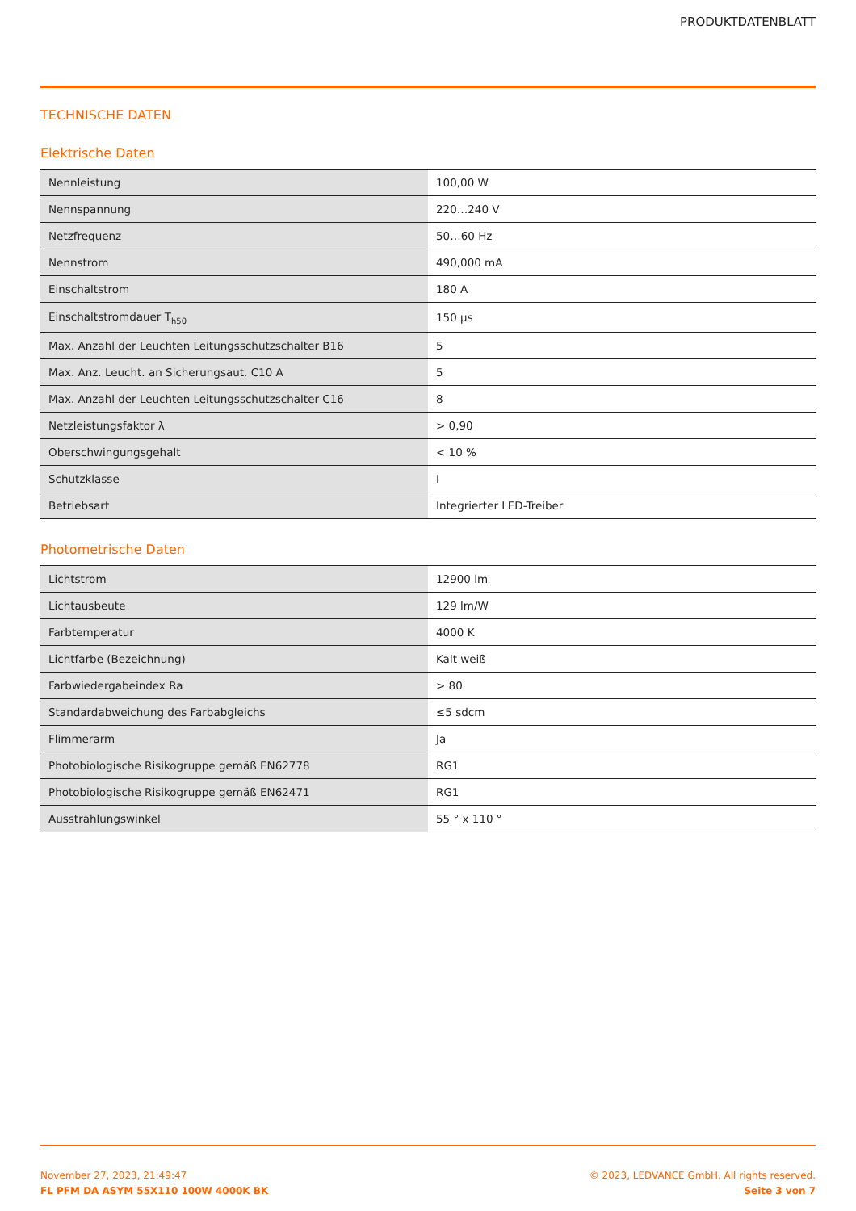PRODUKTDATENBLATT
TECHNISCHE DATEN
Elektrische Daten
| Nennleistung | 100,00 W |
| Nennspannung | 220…240 V |
| Netzfrequenz | 50…60 Hz |
| Nennstrom | 490,000 mA |
| Einschaltstrom | 180 A |
| Einschaltstromdauer T<sub>h50</sub> | 150 µs |
| Max. Anzahl der Leuchten Leitungsschutzschalter B16 | 5 |
| Max. Anz. Leucht. an Sicherungsaut. C10 A | 5 |
| Max. Anzahl der Leuchten Leitungsschutzschalter C16 | 8 |
| Netzleistungsfaktor λ | > 0,90 |
| Oberschwingungsgehalt | < 10 % |
| Schutzklasse | I |
| Betriebsart | Integrierter LED-Treiber |
Photometrische Daten
| Lichtstrom | 12900 lm |
| Lichtausbeute | 129 lm/W |
| Farbtemperatur | 4000 K |
| Lichtfarbe (Bezeichnung) | Kalt weiß |
| Farbwiedergabeindex Ra | > 80 |
| Standardabweichung des Farbabgleichs | ≤5 sdcm |
| Flimmerarm | Ja |
| Photobiologische Risikogruppe gemäß EN62778 | RG1 |
| Photobiologische Risikogruppe gemäß EN62471 | RG1 |
| Ausstrahlungswinkel | 55 ° x 110 ° |
November 27, 2023, 21:49:47
FL PFM DA ASYM 55X110 100W 4000K BK
© 2023, LEDVANCE GmbH. All rights reserved.
Seite 3 von 7